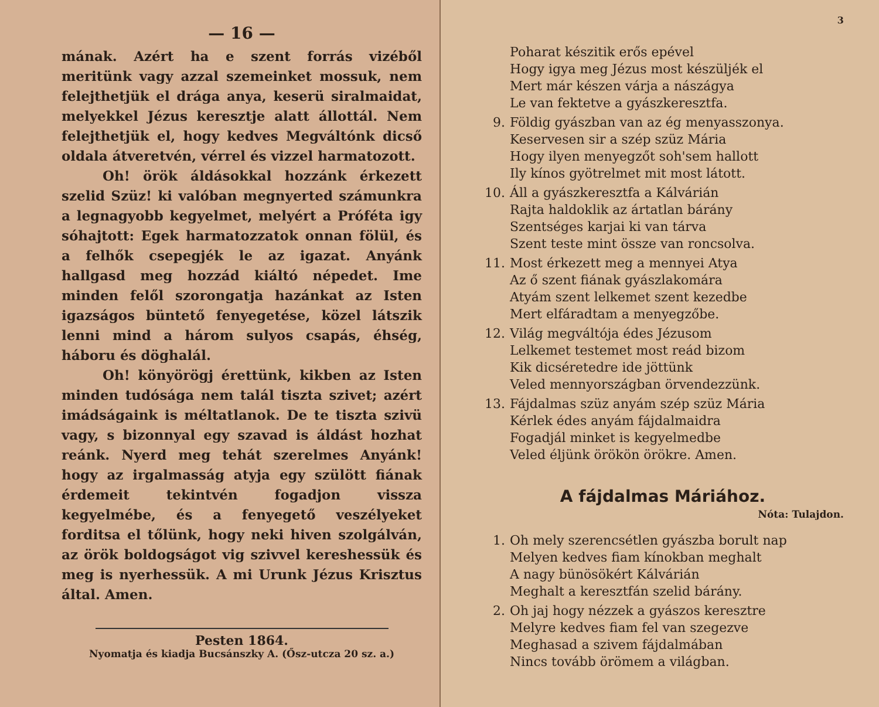— 16 —
mának. Azért ha e szent forrás vizéből meritünk vagy azzal szemeinket mossuk, nem felejthetjük el drága anya, keserü siralmaidat, melyekkel Jézus keresztje alatt állottál. Nem felejthetjük el, hogy kedves Megváltónk dicső oldala átveretvén, vérrel és vizzel harmatozott.
Oh! örök áldásokkal hozzánk érkezett szelid Szüz! ki valóban megnyerted számunkra a legnagyobb kegyelmet, melyért a Próféta igy sóhajtott: Egek harmatozzatok onnan fölül, és a felhők csepegjék le az igazat. Anyánk hallgasd meg hozzád kiáltó népedet. Ime minden felől szorongatja hazánkat az Isten igazságos büntető fenyegetése, közel látszik lenni mind a három sulyos csapás, éhség, háboru és döghalál.
Oh! könyörögj érettünk, kikben az Isten minden tudósága nem talál tiszta szivet; azért imádságaink is méltatlanok. De te tiszta szivü vagy, s bizonnyal egy szavad is áldást hozhat reánk. Nyerd meg tehát szerelmes Anyánk! hogy az irgalmasság atyja egy szülött fiának érdemeit tekintvén fogadjon vissza kegyelmébe, és a fenyegető veszélyeket forditsa el tőlünk, hogy neki hiven szolgálván, az örök boldogságot vig szivvel kereshessük és meg is nyerhessük. A mi Urunk Jézus Krisztus által. Amen.
Pesten 1864.
Nyomatja és kiadja Bucsánszky A. (Ősz-utcza 20 sz. a.)
3
Poharat készitik erős epével
Hogy igya meg Jézus most készüljék el
Mert már készen várja a nászágya
Le van fektetve a gyászkeresztfa.
9. Földig gyászban van az ég menyasszonya.
Keservesen sir a szép szüz Mária
Hogy ilyen menyegzőt soh'sem hallott
Ily kínos gyötrelmet mit most látott.
10. Áll a gyászkeresztfa a Kálvárián
Rajta haldoklik az ártatlan bárány
Szentséges karjai ki van tárva
Szent teste mint össze van roncsolva.
11. Most érkezett meg a mennyei Atya
Az ő szent fiának gyászlakomára
Atyám szent lelkemet szent kezedbe
Mert elfáradtam a menyegzőbe.
12. Világ megváltója édes Jézusom
Lelkemet testemet most reád bizom
Kik dicséretedre ide jöttünk
Veled mennyországban örvendezzünk.
13. Fájdalmas szüz anyám szép szüz Mária
Kérlek édes anyám fájdalmaidra
Fogadjál minket is kegyelmedbe
Veled éljünk örökön örökre. Amen.
A fájdalmas Máriához.
Nóta: Tulajdon.
1. Oh mely szerencsétlen gyászba borult nap
Melyen kedves fiam kínokban meghalt
A nagy bünösökért Kálvárián
Meghalt a keresztfán szelid bárány.
2. Oh jaj hogy nézzek a gyászos keresztre
Melyre kedves fiam fel van szegezve
Meghasad a szivem fájdalmában
Nincs tovább örömem a világban.